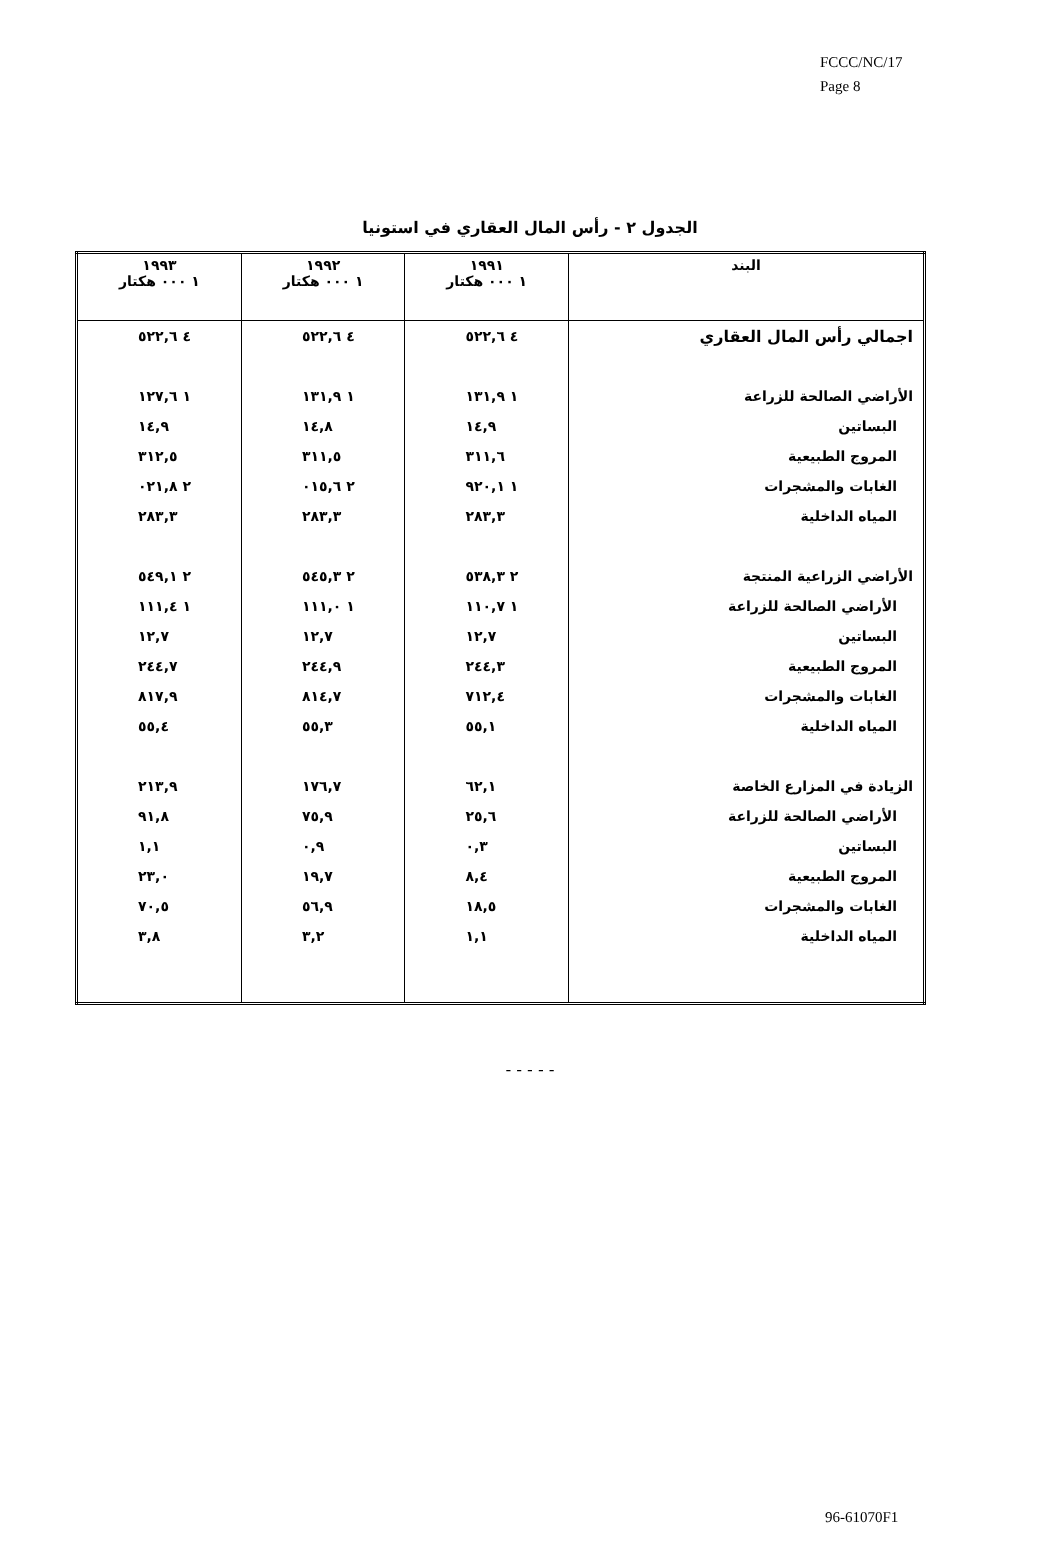FCCC/NC/17
Page 8
الجدول ٢ - رأس المال العقاري في استونيا
| البند | ١٩٩١ ١ ٠٠٠ هكتار | ١٩٩٢ ١ ٠٠٠ هكتار | ١٩٩٣ ١ ٠٠٠ هكتار |
| --- | --- | --- | --- |
| اجمالي رأس المال العقاري | ٤ ٥٢٢,٦ | ٤ ٥٢٢,٦ | ٤ ٥٢٢,٦ |
| الأراضي الصالحة للزراعة | ١ ١٣١,٩ | ١ ١٣١,٩ | ١ ١٢٧,٦ |
| البساتين | ١٤,٩ | ١٤,٨ | ١٤,٩ |
| المروج الطبيعية | ٣١١,٦ | ٣١١,٥ | ٣١٢,٥ |
| الغابات والمشجرات | ١ ٩٢٠,١ | ٢ ٠١٥,٦ | ٢ ٠٢١,٨ |
| المياه الداخلية | ٢٨٣,٣ | ٢٨٣,٣ | ٢٨٣,٣ |
| الأراضي الزراعية المنتجة | ٢ ٥٣٨,٣ | ٢ ٥٤٥,٣ | ٢ ٥٤٩,١ |
| الأراضي الصالحة للزراعة | ١ ١١٠,٧ | ١ ١١١,٠ | ١ ١١١,٤ |
| البساتين | ١٢,٧ | ١٢,٧ | ١٢,٧ |
| المروج الطبيعية | ٢٤٤,٣ | ٢٤٤,٩ | ٢٤٤,٧ |
| الغابات والمشجرات | ٧١٢,٤ | ٨١٤,٧ | ٨١٧,٩ |
| المياه الداخلية | ٥٥,١ | ٥٥,٣ | ٥٥,٤ |
| الزيادة في المزارع الخاصة | ٦٢,١ | ١٧٦,٧ | ٢١٣,٩ |
| الأراضي الصالحة للزراعة | ٢٥,٦ | ٧٥,٩ | ٩١,٨ |
| البساتين | ٠,٣ | ٠,٩ | ١,١ |
| المروج الطبيعية | ٨,٤ | ١٩,٧ | ٢٣,٠ |
| الغابات والمشجرات | ١٨,٥ | ٥٦,٩ | ٧٠,٥ |
| المياه الداخلية | ١,١ | ٣,٢ | ٣,٨ |
- - - - -
96-61070F1